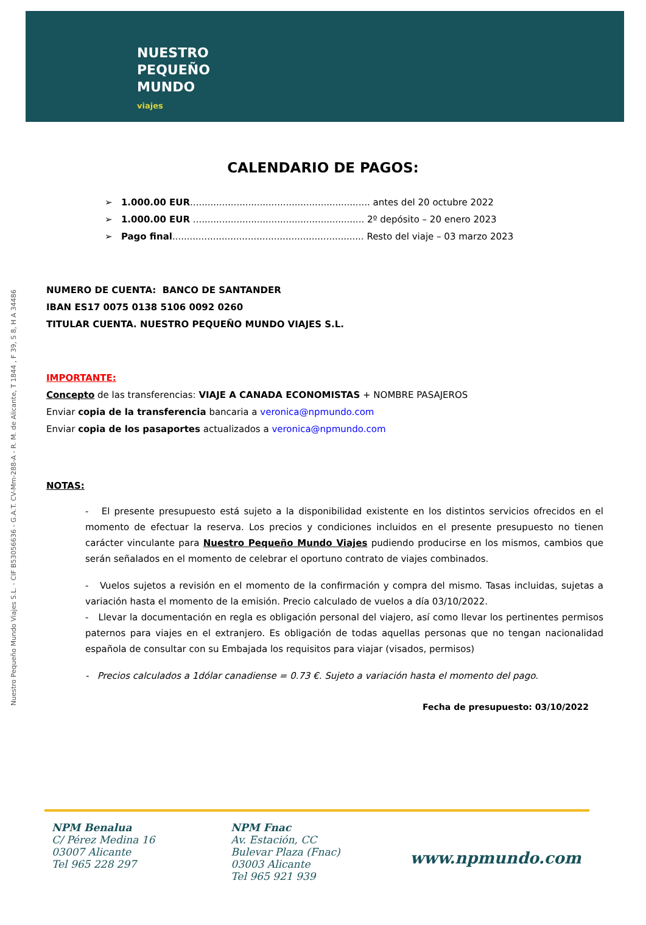NUESTRO
PEQUEÑO
MUNDO
viajes
Nuestro Pequeño Mundo Viajes S.L. - CIF B53056636 - G.A.T. CV-Mm-288-A - R. M. de Alicante, T 1844 , F 39, S 8, H A 34486
CALENDARIO DE PAGOS:
➢ 1.000.00 EUR.............................................................. antes del 20 octubre 2022
➢ 1.000.00 EUR ........................................................... 2º depósito – 20 enero 2023
➢ Pago final.................................................................. Resto del viaje – 03 marzo 2023
NUMERO DE CUENTA: BANCO DE SANTANDER
IBAN ES17 0075 0138 5106 0092 0260
TITULAR CUENTA. NUESTRO PEQUEÑO MUNDO VIAJES S.L.
IMPORTANTE:
Concepto de las transferencias: VIAJE A CANADA ECONOMISTAS + NOMBRE PASAJEROS
Enviar copia de la transferencia bancaria a veronica@npmundo.com
Enviar copia de los pasaportes actualizados a veronica@npmundo.com
NOTAS:
- El presente presupuesto está sujeto a la disponibilidad existente en los distintos servicios ofrecidos en el momento de efectuar la reserva. Los precios y condiciones incluidos en el presente presupuesto no tienen carácter vinculante para Nuestro Pequeño Mundo Viajes pudiendo producirse en los mismos, cambios que serán señalados en el momento de celebrar el oportuno contrato de viajes combinados.
- Vuelos sujetos a revisión en el momento de la confirmación y compra del mismo. Tasas incluidas, sujetas a variación hasta el momento de la emisión. Precio calculado de vuelos a día 03/10/2022.
- Llevar la documentación en regla es obligación personal del viajero, así como llevar los pertinentes permisos paternos para viajes en el extranjero. Es obligación de todas aquellas personas que no tengan nacionalidad española de consultar con su Embajada los requisitos para viajar (visados, permisos)
- Precios calculados a 1dólar canadiense = 0.73 €. Sujeto a variación hasta el momento del pago.
Fecha de presupuesto: 03/10/2022
NPM Benalua
C/ Pérez Medina 16
03007 Alicante
Tel 965 228 297
NPM Fnac
Av. Estación, CC
Bulevar Plaza (Fnac)
03003 Alicante
Tel 965 921 939
www.npmundo.com